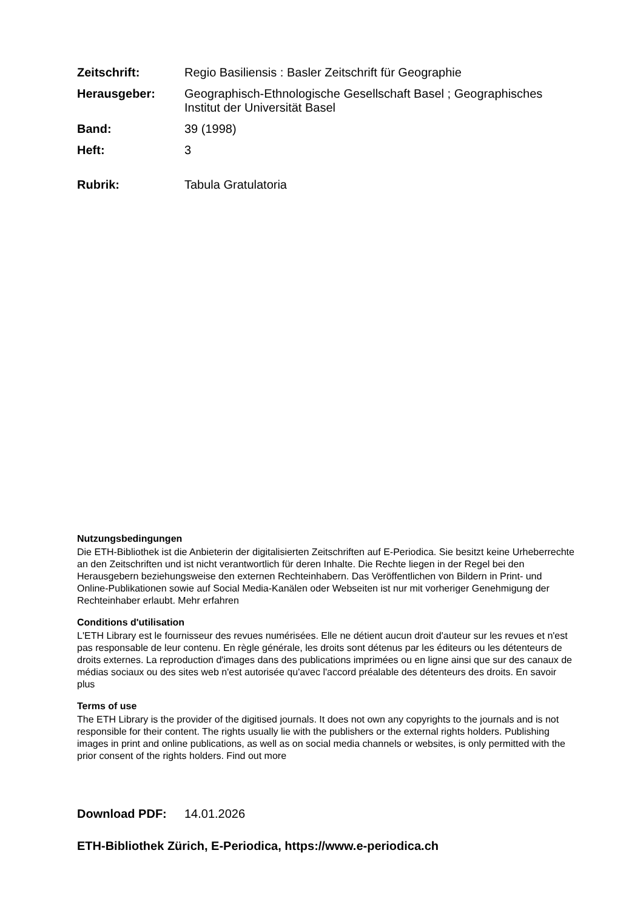Zeitschrift: Regio Basiliensis : Basler Zeitschrift für Geographie
Herausgeber: Geographisch-Ethnologische Gesellschaft Basel ; Geographisches Institut der Universität Basel
Band: 39 (1998)
Heft: 3
Rubrik: Tabula Gratulatoria
Nutzungsbedingungen
Die ETH-Bibliothek ist die Anbieterin der digitalisierten Zeitschriften auf E-Periodica. Sie besitzt keine Urheberrechte an den Zeitschriften und ist nicht verantwortlich für deren Inhalte. Die Rechte liegen in der Regel bei den Herausgebern beziehungsweise den externen Rechteinhabern. Das Veröffentlichen von Bildern in Print- und Online-Publikationen sowie auf Social Media-Kanälen oder Webseiten ist nur mit vorheriger Genehmigung der Rechteinhaber erlaubt. Mehr erfahren
Conditions d'utilisation
L'ETH Library est le fournisseur des revues numérisées. Elle ne détient aucun droit d'auteur sur les revues et n'est pas responsable de leur contenu. En règle générale, les droits sont détenus par les éditeurs ou les détenteurs de droits externes. La reproduction d'images dans des publications imprimées ou en ligne ainsi que sur des canaux de médias sociaux ou des sites web n'est autorisée qu'avec l'accord préalable des détenteurs des droits. En savoir plus
Terms of use
The ETH Library is the provider of the digitised journals. It does not own any copyrights to the journals and is not responsible for their content. The rights usually lie with the publishers or the external rights holders. Publishing images in print and online publications, as well as on social media channels or websites, is only permitted with the prior consent of the rights holders. Find out more
Download PDF: 14.01.2026
ETH-Bibliothek Zürich, E-Periodica, https://www.e-periodica.ch